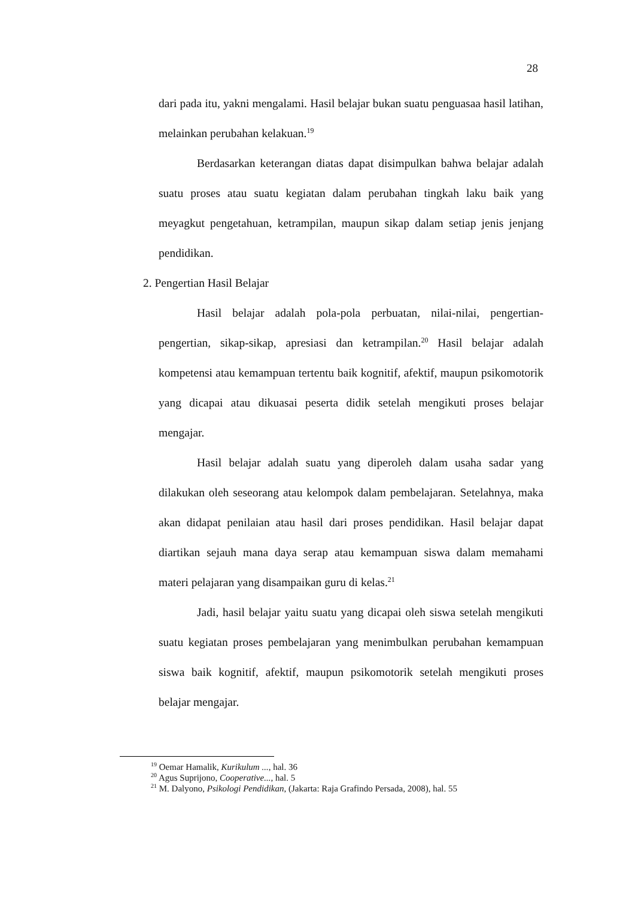28
dari pada itu, yakni mengalami. Hasil belajar bukan suatu penguasaa hasil latihan, melainkan perubahan kelakuan.<sup>19</sup>
Berdasarkan keterangan diatas dapat disimpulkan bahwa belajar adalah suatu proses atau suatu kegiatan dalam perubahan tingkah laku baik yang meyagkut pengetahuan, ketrampilan, maupun sikap dalam setiap jenis jenjang pendidikan.
2. Pengertian Hasil Belajar
Hasil belajar adalah pola-pola perbuatan, nilai-nilai, pengertian-pengertian, sikap-sikap, apresiasi dan ketrampilan.<sup>20</sup> Hasil belajar adalah kompetensi atau kemampuan tertentu baik kognitif, afektif, maupun psikomotorik yang dicapai atau dikuasai peserta didik setelah mengikuti proses belajar mengajar.
Hasil belajar adalah suatu yang diperoleh dalam usaha sadar yang dilakukan oleh seseorang atau kelompok dalam pembelajaran. Setelahnya, maka akan didapat penilaian atau hasil dari proses pendidikan. Hasil belajar dapat diartikan sejauh mana daya serap atau kemampuan siswa dalam memahami materi pelajaran yang disampaikan guru di kelas.<sup>21</sup>
Jadi, hasil belajar yaitu suatu yang dicapai oleh siswa setelah mengikuti suatu kegiatan proses pembelajaran yang menimbulkan perubahan kemampuan siswa baik kognitif, afektif, maupun psikomotorik setelah mengikuti proses belajar mengajar.
<sup>19</sup> Oemar Hamalik, Kurikulum ..., hal. 36
<sup>20</sup> Agus Suprijono, Cooperative..., hal. 5
<sup>21</sup> M. Dalyono, Psikologi Pendidikan, (Jakarta: Raja Grafindo Persada, 2008), hal. 55